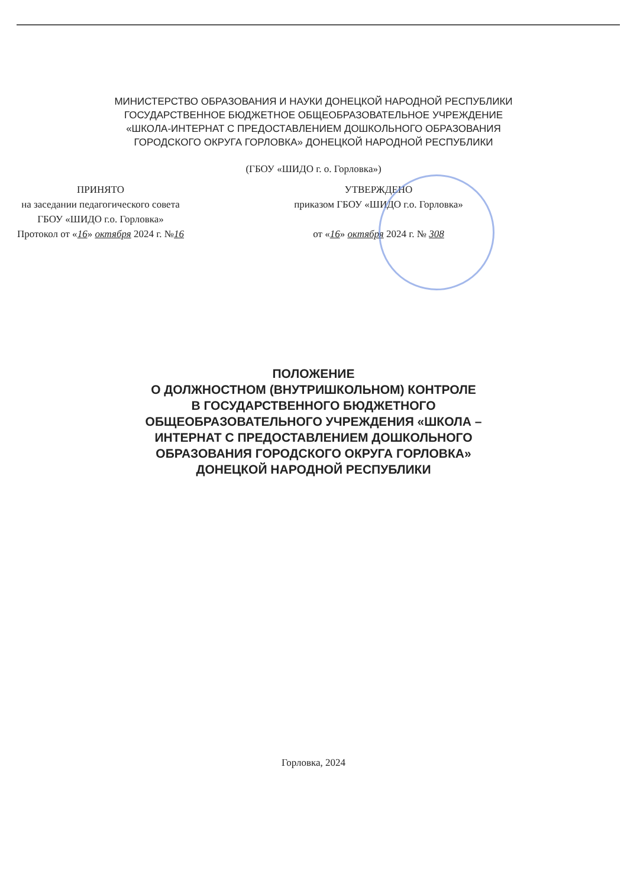МИНИСТЕРСТВО ОБРАЗОВАНИЯ И НАУКИ ДОНЕЦКОЙ НАРОДНОЙ РЕСПУБЛИКИ
ГОСУДАРСТВЕННОЕ БЮДЖЕТНОЕ ОБЩЕОБРАЗОВАТЕЛЬНОЕ УЧРЕЖДЕНИЕ
«ШКОЛА-ИНТЕРНАТ С ПРЕДОСТАВЛЕНИЕМ ДОШКОЛЬНОГО ОБРАЗОВАНИЯ
ГОРОДСКОГО ОКРУГА ГОРЛОВКА» ДОНЕЦКОЙ НАРОДНОЙ РЕСПУБЛИКИ
(ГБОУ «ШИДО г. о. Горловка»)
ПРИНЯТО
на заседании педагогического совета
ГБОУ «ШИДО г.о. Горловка»
Протокол от «16» октября 2024 г. №16
УТВЕРЖДЕНО
приказом ГБОУ «ШИДО г.о. Горловка»
от «16» октября 2024 г. № 308
ПОЛОЖЕНИЕ
О ДОЛЖНОСТНОМ (ВНУТРИШКОЛЬНОМ) КОНТРОЛЕ
В ГОСУДАРСТВЕННОГО БЮДЖЕТНОГО
ОБЩЕОБРАЗОВАТЕЛЬНОГО УЧРЕЖДЕНИЯ «ШКОЛА –
ИНТЕРНАТ С ПРЕДОСТАВЛЕНИЕМ ДОШКОЛЬНОГО
ОБРАЗОВАНИЯ ГОРОДСКОГО ОКРУГА ГОРЛОВКА»
ДОНЕЦКОЙ НАРОДНОЙ РЕСПУБЛИКИ
Горловка, 2024